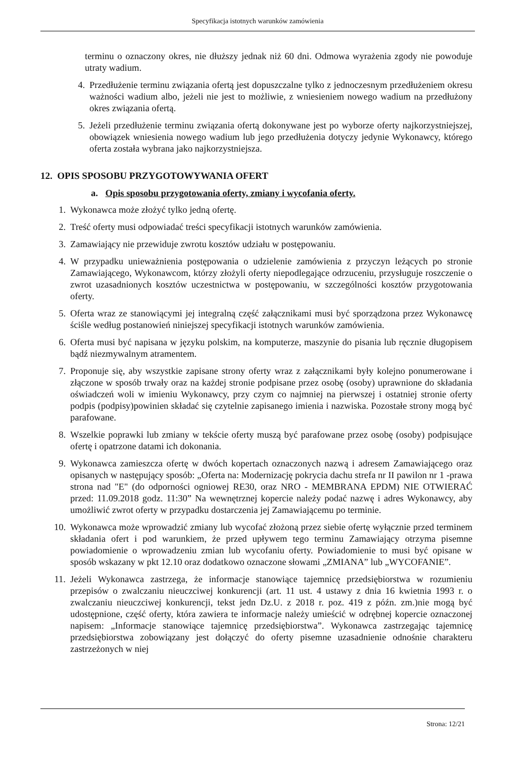Specyfikacja istotnych warunków zamówienia
terminu o oznaczony okres, nie dłuższy jednak niż 60 dni. Odmowa wyrażenia zgody nie powoduje utraty wadium.
4. Przedłużenie terminu związania ofertą jest dopuszczalne tylko z jednoczesnym przedłużeniem okresu ważności wadium albo, jeżeli nie jest to możliwie, z wniesieniem nowego wadium na przedłużony okres związania ofertą.
5. Jeżeli przedłużenie terminu związania ofertą dokonywane jest po wyborze oferty najkorzystniejszej, obowiązek wniesienia nowego wadium lub jego przedłużenia dotyczy jedynie Wykonawcy, którego oferta została wybrana jako najkorzystniejsza.
12. OPIS SPOSOBU PRZYGOTOWYWANIA OFERT
a. Opis sposobu przygotowania oferty, zmiany i wycofania oferty.
1. Wykonawca może złożyć tylko jedną ofertę.
2. Treść oferty musi odpowiadać treści specyfikacji istotnych warunków zamówienia.
3. Zamawiający nie przewiduje zwrotu kosztów udziału w postępowaniu.
4. W przypadku unieważnienia postępowania o udzielenie zamówienia z przyczyn leżących po stronie Zamawiającego, Wykonawcom, którzy złożyli oferty niepodlegające odrzuceniu, przysługuje roszczenie o zwrot uzasadnionych kosztów uczestnictwa w postępowaniu, w szczególności kosztów przygotowania oferty.
5. Oferta wraz ze stanowiącymi jej integralną część załącznikami musi być sporządzona przez Wykonawcę ściśle według postanowień niniejszej specyfikacji istotnych warunków zamówienia.
6. Oferta musi być napisana w języku polskim, na komputerze, maszynie do pisania lub ręcznie długopisem bądź niezmywalnym atramentem.
7. Proponuje się, aby wszystkie zapisane strony oferty wraz z załącznikami były kolejno ponumerowane i złączone w sposób trwały oraz na każdej stronie podpisane przez osobę (osoby) uprawnione do składania oświadczeń woli w imieniu Wykonawcy, przy czym co najmniej na pierwszej i ostatniej stronie oferty podpis (podpisy)powinien składać się czytelnie zapisanego imienia i nazwiska. Pozostałe strony mogą być parafowane.
8. Wszelkie poprawki lub zmiany w tekście oferty muszą być parafowane przez osobę (osoby) podpisujące ofertę i opatrzone datami ich dokonania.
9. Wykonawca zamieszcza ofertę w dwóch kopertach oznaczonych nazwą i adresem Zamawiającego oraz opisanych w następujący sposób: „Oferta na: Modernizację pokrycia dachu strefa nr II pawilon nr 1 -prawa strona nad "E" (do odporności ogniowej RE30, oraz NRO - MEMBRANA EPDM) NIE OTWIERAĆ przed: 11.09.2018 godz. 11:30” Na wewnętrznej kopercie należy podać nazwę i adres Wykonawcy, aby umożliwić zwrot oferty w przypadku dostarczenia jej Zamawiającemu po terminie.
10. Wykonawca może wprowadzić zmiany lub wycofać złożoną przez siebie ofertę wyłącznie przed terminem składania ofert i pod warunkiem, że przed upływem tego terminu Zamawiający otrzyma pisemne powiadomienie o wprowadzeniu zmian lub wycofaniu oferty. Powiadomienie to musi być opisane w sposób wskazany w pkt 12.10 oraz dodatkowo oznaczone słowami „ZMIANA” lub „WYCOFANIE”.
11. Jeżeli Wykonawca zastrzega, że informacje stanowiące tajemnicę przedsiębiorstwa w rozumieniu przepisów o zwalczaniu nieuczciwej konkurencji (art. 11 ust. 4 ustawy z dnia 16 kwietnia 1993 r. o zwalczaniu nieuczciwej konkurencji, tekst jedn Dz.U. z 2018 r. poz. 419 z późn. zm.)nie mogą być udostępnione, część oferty, która zawiera te informacje należy umieścić w odrębnej kopercie oznaczonej napisem: „Informacje stanowiące tajemnicę przedsiębiorstwa”. Wykonawca zastrzegając tajemnicę przedsiębiorstwa zobowiązany jest dołączyć do oferty pisemne uzasadnienie odnośnie charakteru zastrzeżonych w niej
Strona: 12/21